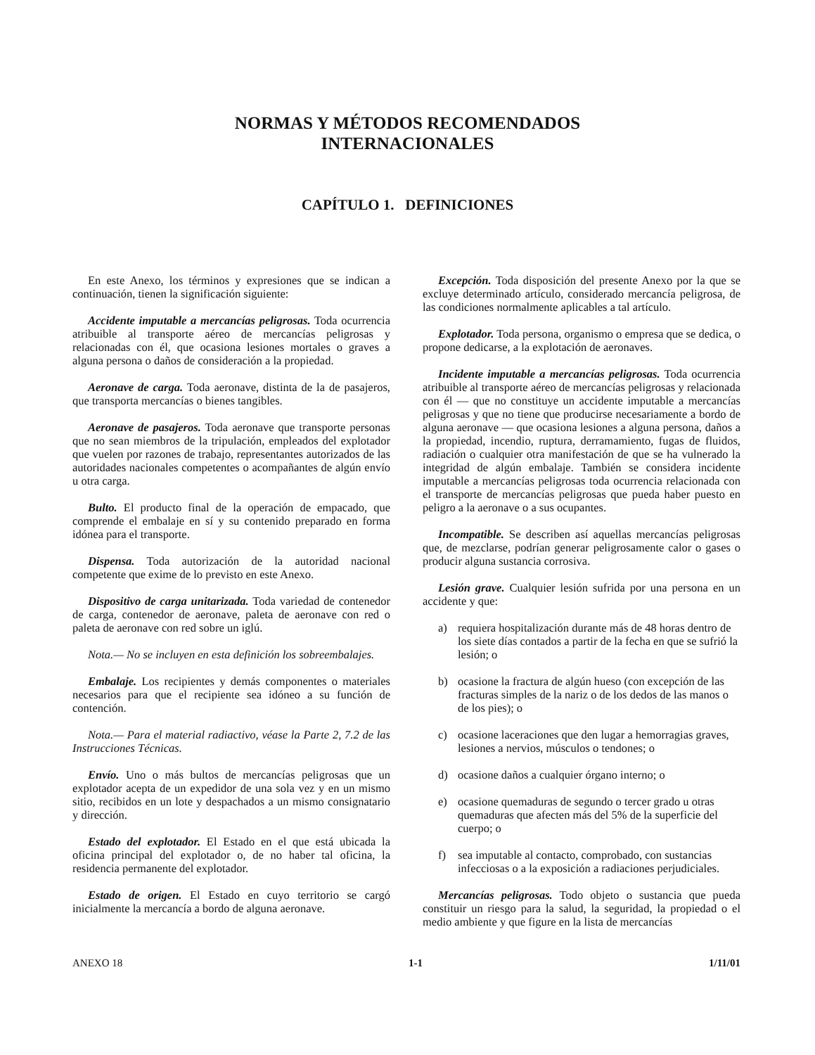NORMAS Y MÉTODOS RECOMENDADOS
INTERNACIONALES
CAPÍTULO 1. DEFINICIONES
En este Anexo, los términos y expresiones que se indican a continuación, tienen la significación siguiente:
Accidente imputable a mercancías peligrosas. Toda ocurrencia atribuible al transporte aéreo de mercancías peligrosas y relacionadas con él, que ocasiona lesiones mortales o graves a alguna persona o daños de consideración a la propiedad.
Aeronave de carga. Toda aeronave, distinta de la de pasajeros, que transporta mercancías o bienes tangibles.
Aeronave de pasajeros. Toda aeronave que transporte personas que no sean miembros de la tripulación, empleados del explotador que vuelen por razones de trabajo, representantes autorizados de las autoridades nacionales competentes o acompañantes de algún envío u otra carga.
Bulto. El producto final de la operación de empacado, que comprende el embalaje en sí y su contenido preparado en forma idónea para el transporte.
Dispensa. Toda autorización de la autoridad nacional competente que exime de lo previsto en este Anexo.
Dispositivo de carga unitarizada. Toda variedad de contenedor de carga, contenedor de aeronave, paleta de aeronave con red o paleta de aeronave con red sobre un iglú.
Nota.— No se incluyen en esta definición los sobreembalajes.
Embalaje. Los recipientes y demás componentes o materiales necesarios para que el recipiente sea idóneo a su función de contención.
Nota.— Para el material radiactivo, véase la Parte 2, 7.2 de las Instrucciones Técnicas.
Envío. Uno o más bultos de mercancías peligrosas que un explotador acepta de un expedidor de una sola vez y en un mismo sitio, recibidos en un lote y despachados a un mismo consignatario y dirección.
Estado del explotador. El Estado en el que está ubicada la oficina principal del explotador o, de no haber tal oficina, la residencia permanente del explotador.
Estado de origen. El Estado en cuyo territorio se cargó inicialmente la mercancía a bordo de alguna aeronave.
Excepción. Toda disposición del presente Anexo por la que se excluye determinado artículo, considerado mercancía peligrosa, de las condiciones normalmente aplicables a tal artículo.
Explotador. Toda persona, organismo o empresa que se dedica, o propone dedicarse, a la explotación de aeronaves.
Incidente imputable a mercancías peligrosas. Toda ocurrencia atribuible al transporte aéreo de mercancías peligrosas y relacionada con él — que no constituye un accidente imputable a mercancías peligrosas y que no tiene que producirse necesariamente a bordo de alguna aeronave — que ocasiona lesiones a alguna persona, daños a la propiedad, incendio, ruptura, derramamiento, fugas de fluidos, radiación o cualquier otra manifestación de que se ha vulnerado la integridad de algún embalaje. También se considera incidente imputable a mercancías peligrosas toda ocurrencia relacionada con el transporte de mercancías peligrosas que pueda haber puesto en peligro a la aeronave o a sus ocupantes.
Incompatible. Se describen así aquellas mercancías peligrosas que, de mezclarse, podrían generar peligrosamente calor o gases o producir alguna sustancia corrosiva.
Lesión grave. Cualquier lesión sufrida por una persona en un accidente y que:
a) requiera hospitalización durante más de 48 horas dentro de los siete días contados a partir de la fecha en que se sufrió la lesión; o
b) ocasione la fractura de algún hueso (con excepción de las fracturas simples de la nariz o de los dedos de las manos o de los pies); o
c) ocasione laceraciones que den lugar a hemorragias graves, lesiones a nervios, músculos o tendones; o
d) ocasione daños a cualquier órgano interno; o
e) ocasione quemaduras de segundo o tercer grado u otras quemaduras que afecten más del 5% de la superficie del cuerpo; o
f) sea imputable al contacto, comprobado, con sustancias infecciosas o a la exposición a radiaciones perjudiciales.
Mercancías peligrosas. Todo objeto o sustancia que pueda constituir un riesgo para la salud, la seguridad, la propiedad o el medio ambiente y que figure en la lista de mercancías
ANEXO 18 1-1 1/11/01